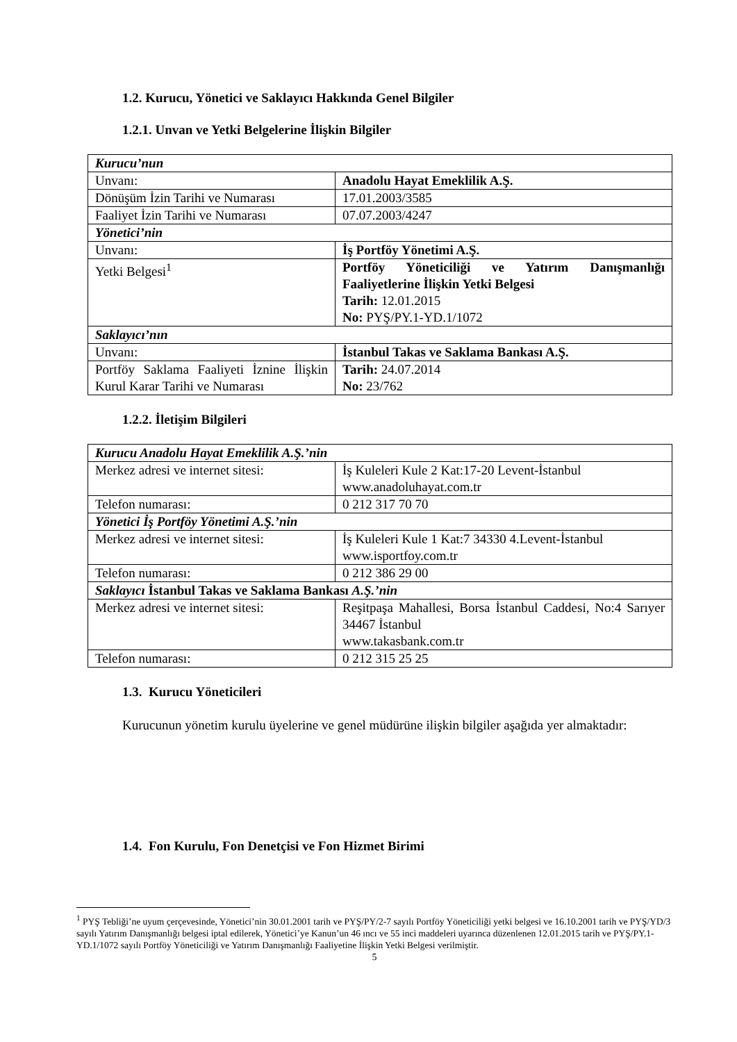1.2. Kurucu, Yönetici ve Saklayıcı Hakkında Genel Bilgiler
1.2.1. Unvan ve Yetki Belgelerine İlişkin Bilgiler
| Kurucu’nun | |
| Unvanı: | Anadolu Hayat Emeklilik A.Ş. |
| Dönüşüm İzin Tarihi ve Numarası | 17.01.2003/3585 |
| Faaliyet İzin Tarihi ve Numarası | 07.07.2003/4247 |
| Yönetici’nin | |
| Unvanı: | İş Portföy Yönetimi A.Ş. |
| Yetki Belgesi<sup>1</sup> | Portföy Yöneticiliği ve Yatırım Danışmanlığı Faaliyetlerine İlişkin Yetki Belgesi Tarih: 12.01.2015 No: PYŞ/PY.1-YD.1/1072 |
| Saklayıcı’nın | |
| Unvanı: | İstanbul Takas ve Saklama Bankası A.Ş. |
| Portföy Saklama Faaliyeti İznine İlişkin Kurul Karar Tarihi ve Numarası | Tarih: 24.07.2014 No: 23/762 |
1.2.2. İletişim Bilgileri
| Kurucu Anadolu Hayat Emeklilik A.Ş.’nin | |
| Merkez adresi ve internet sitesi: | İş Kuleleri Kule 2 Kat:17-20 Levent-İstanbul www.anadoluhayat.com.tr |
| Telefon numarası: | 0 212 317 70 70 |
| Yönetici İş Portföy Yönetimi A.Ş.’nin | |
| Merkez adresi ve internet sitesi: | İş Kuleleri Kule 1 Kat:7 34330 4.Levent-İstanbul www.isportfoy.com.tr |
| Telefon numarası: | 0 212 386 29 00 |
| Saklayıcı İstanbul Takas ve Saklama Bankası A.Ş.’nin | |
| Merkez adresi ve internet sitesi: | Reşitpaşa Mahallesi, Borsa İstanbul Caddesi, No:4 Sarıyer 34467 İstanbul www.takasbank.com.tr |
| Telefon numarası: | 0 212 315 25 25 |
1.3. Kurucu Yöneticileri
Kurucunun yönetim kurulu üyelerine ve genel müdürüne ilişkin bilgiler aşağıda yer almaktadır:
1.4. Fon Kurulu, Fon Denetçisi ve Fon Hizmet Birimi
<sup>1</sup> PYŞ Tebliği’ne uyum çerçevesinde, Yönetici’nin 30.01.2001 tarih ve PYŞ/PY/2-7 sayılı Portföy Yöneticiliği yetki belgesi ve 16.10.2001 tarih ve PYŞ/YD/3 sayılı Yatırım Danışmanlığı belgesi iptal edilerek, Yönetici’ye Kanun’un 46 ıncı ve 55 inci maddeleri uyarınca düzenlenen 12.01.2015 tarih ve PYŞ/PY.1-YD.1/1072 sayılı Portföy Yöneticiliği ve Yatırım Danışmanlığı Faaliyetine İlişkin Yetki Belgesi verilmiştir.
5